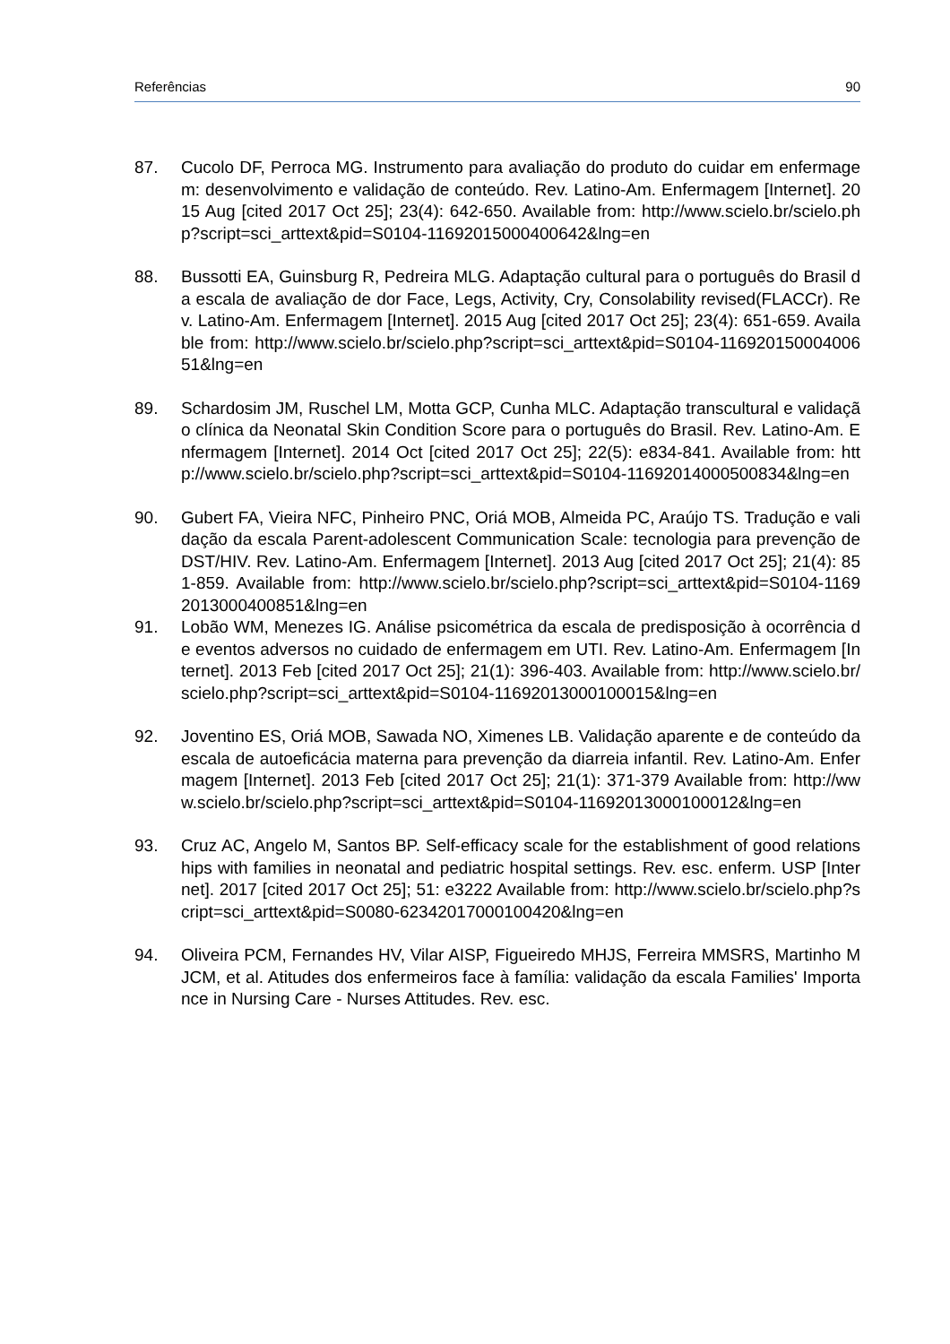Referências 90
87. Cucolo DF, Perroca MG. Instrumento para avaliação do produto do cuidar em enfermagem: desenvolvimento e validação de conteúdo. Rev. Latino-Am. Enfermagem [Internet]. 2015 Aug [cited 2017 Oct 25]; 23(4): 642-650. Available from: http://www.scielo.br/scielo.php?script=sci_arttext&pid=S0104-11692015000400642&lng=en
88. Bussotti EA, Guinsburg R, Pedreira MLG. Adaptação cultural para o português do Brasil da escala de avaliação de dor Face, Legs, Activity, Cry, Consolability revised(FLACCr). Rev. Latino-Am. Enfermagem [Internet]. 2015 Aug [cited 2017 Oct 25]; 23(4): 651-659. Available from: http://www.scielo.br/scielo.php?script=sci_arttext&pid=S0104-11692015000400651&lng=en
89. Schardosim JM, Ruschel LM, Motta GCP, Cunha MLC. Adaptação transcultural e validação clínica da Neonatal Skin Condition Score para o português do Brasil. Rev. Latino-Am. Enfermagem [Internet]. 2014 Oct [cited 2017 Oct 25]; 22(5): e834-841. Available from: http://www.scielo.br/scielo.php?script=sci_arttext&pid=S0104-11692014000500834&lng=en
90. Gubert FA, Vieira NFC, Pinheiro PNC, Oriá MOB, Almeida PC, Araújo TS. Tradução e validação da escala Parent-adolescent Communication Scale: tecnologia para prevenção de DST/HIV. Rev. Latino-Am. Enfermagem [Internet]. 2013 Aug [cited 2017 Oct 25]; 21(4): 851-859. Available from: http://www.scielo.br/scielo.php?script=sci_arttext&pid=S0104-11692013000400851&lng=en
91. Lobão WM, Menezes IG. Análise psicométrica da escala de predisposição à ocorrência de eventos adversos no cuidado de enfermagem em UTI. Rev. Latino-Am. Enfermagem [Internet]. 2013 Feb [cited 2017 Oct 25]; 21(1): 396-403. Available from: http://www.scielo.br/scielo.php?script=sci_arttext&pid=S0104-11692013000100015&lng=en
92. Joventino ES, Oriá MOB, Sawada NO, Ximenes LB. Validação aparente e de conteúdo da escala de autoeficácia materna para prevenção da diarreia infantil. Rev. Latino-Am. Enfermagem [Internet]. 2013 Feb [cited 2017 Oct 25]; 21(1): 371-379 Available from: http://www.scielo.br/scielo.php?script=sci_arttext&pid=S0104-11692013000100012&lng=en
93. Cruz AC, Angelo M, Santos BP. Self-efficacy scale for the establishment of good relationships with families in neonatal and pediatric hospital settings. Rev. esc. enferm. USP [Internet]. 2017 [cited 2017 Oct 25]; 51: e3222 Available from: http://www.scielo.br/scielo.php?script=sci_arttext&pid=S0080-62342017000100420&lng=en
94. Oliveira PCM, Fernandes HV, Vilar AISP, Figueiredo MHJS, Ferreira MMSRS, Martinho MJCM, et al. Atitudes dos enfermeiros face à família: validação da escala Families' Importance in Nursing Care - Nurses Attitudes. Rev. esc.